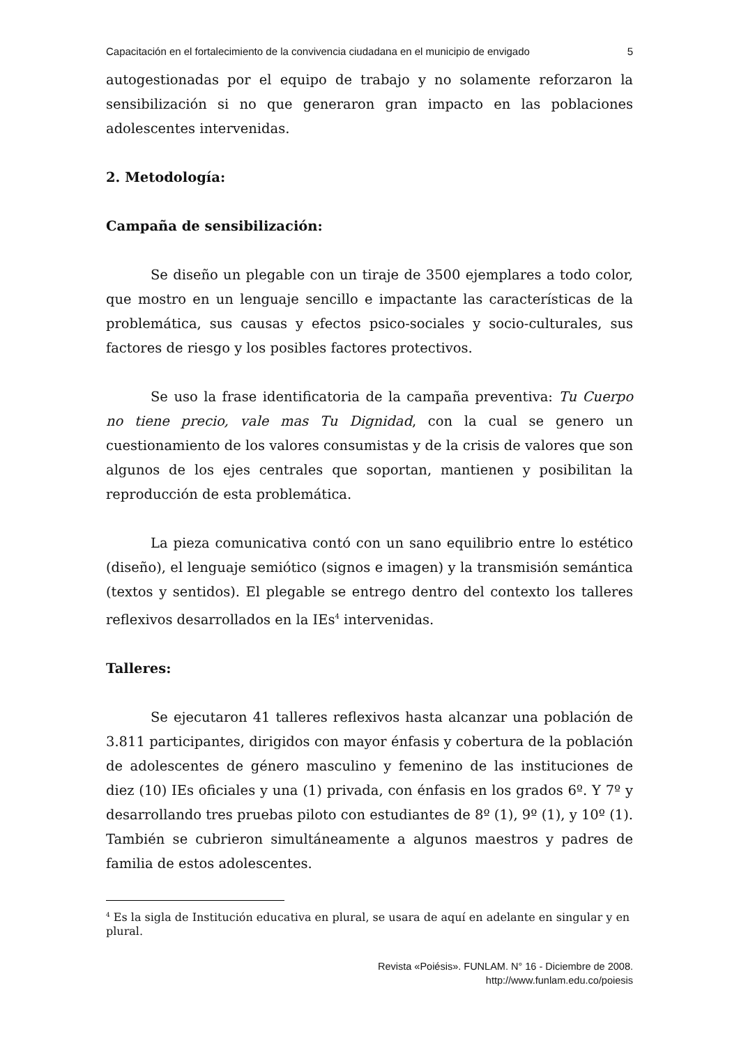Capacitación en el fortalecimiento de la convivencia ciudadana en el municipio de envigado
5
autogestionadas por el equipo de trabajo y no solamente reforzaron la sensibilización si no que generaron gran impacto en las poblaciones adolescentes intervenidas.
2. Metodología:
Campaña de sensibilización:
Se diseño un plegable con un tiraje de 3500 ejemplares a todo color, que mostro en un lenguaje sencillo e impactante las características de la problemática, sus causas y efectos psico-sociales y socio-culturales, sus factores de riesgo y los posibles factores protectivos.
Se uso la frase identificatoria de la campaña preventiva: Tu Cuerpo no tiene precio, vale mas Tu Dignidad, con la cual se genero un cuestionamiento de los valores consumistas y de la crisis de valores que son algunos de los ejes centrales que soportan, mantienen y posibilitan la reproducción de esta problemática.
La pieza comunicativa contó con un sano equilibrio entre lo estético (diseño), el lenguaje semiótico (signos e imagen) y la transmisión semántica (textos y sentidos). El plegable se entrego dentro del contexto los talleres reflexivos desarrollados en la IEs<sup>4</sup> intervenidas.
Talleres:
Se ejecutaron 41 talleres reflexivos hasta alcanzar una población de 3.811 participantes, dirigidos con mayor énfasis y cobertura de la población de adolescentes de género masculino y femenino de las instituciones de diez (10) IEs oficiales y una (1) privada, con énfasis en los grados 6º. Y 7º y desarrollando tres pruebas piloto con estudiantes de 8º (1), 9º (1), y 10º (1). También se cubrieron simultáneamente a algunos maestros y padres de familia de estos adolescentes.
<sup>4</sup> Es la sigla de Institución educativa en plural, se usara de aquí en adelante en singular y en plural.
Revista «Poiésis». FUNLAM. N° 16 - Diciembre de 2008.
http://www.funlam.edu.co/poiesis